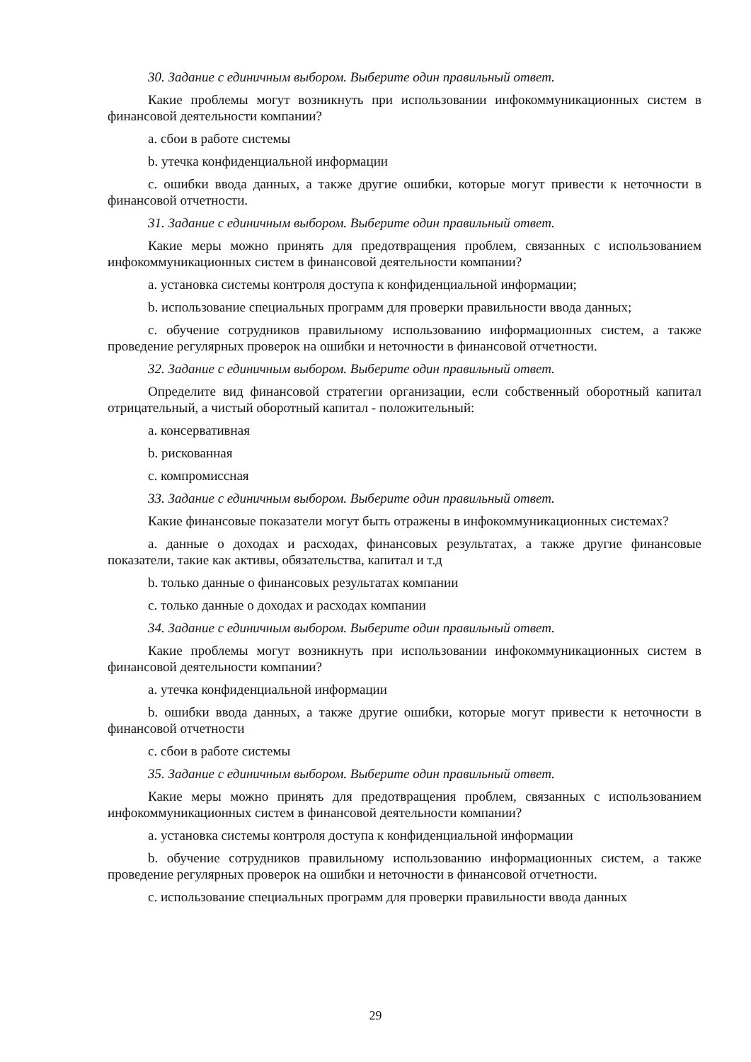30. Задание с единичным выбором. Выберите один правильный ответ.
Какие проблемы могут возникнуть при использовании инфокоммуникационных систем в финансовой деятельности компании?
a. сбои в работе системы
b. утечка конфиденциальной информации
c. ошибки ввода данных, а также другие ошибки, которые могут привести к неточности в финансовой отчетности.
31. Задание с единичным выбором. Выберите один правильный ответ.
Какие меры можно принять для предотвращения проблем, связанных с использованием инфокоммуникационных систем в финансовой деятельности компании?
a. установка системы контроля доступа к конфиденциальной информации;
b. использование специальных программ для проверки правильности ввода данных;
c. обучение сотрудников правильному использованию информационных систем, а также проведение регулярных проверок на ошибки и неточности в финансовой отчетности.
32. Задание с единичным выбором. Выберите один правильный ответ.
Определите вид финансовой стратегии организации, если собственный оборотный капитал отрицательный, а чистый оборотный капитал - положительный:
a. консервативная
b. рискованная
c. компромиссная
33. Задание с единичным выбором. Выберите один правильный ответ.
Какие финансовые показатели могут быть отражены в инфокоммуникационных системах?
a. данные о доходах и расходах, финансовых результатах, а также другие финансовые показатели, такие как активы, обязательства, капитал и т.д
b. только данные о финансовых результатах компании
c. только данные о доходах и расходах компании
34. Задание с единичным выбором. Выберите один правильный ответ.
Какие проблемы могут возникнуть при использовании инфокоммуникационных систем в финансовой деятельности компании?
a. утечка конфиденциальной информации
b. ошибки ввода данных, а также другие ошибки, которые могут привести к неточности в финансовой отчетности
c. сбои в работе системы
35. Задание с единичным выбором. Выберите один правильный ответ.
Какие меры можно принять для предотвращения проблем, связанных с использованием инфокоммуникационных систем в финансовой деятельности компании?
a. установка системы контроля доступа к конфиденциальной информации
b. обучение сотрудников правильному использованию информационных систем, а также проведение регулярных проверок на ошибки и неточности в финансовой отчетности.
c. использование специальных программ для проверки правильности ввода данных
29